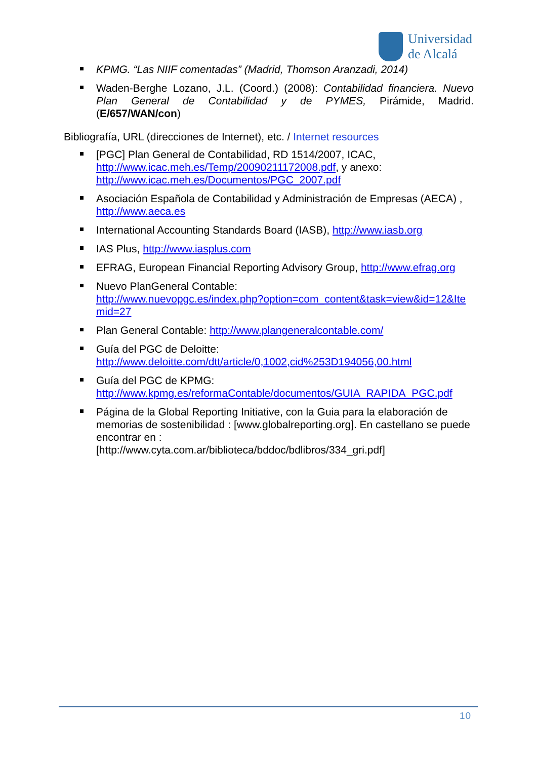Universidad
de Alcalá
KPMG. “Las NIIF comentadas” (Madrid, Thomson Aranzadi, 2014)
Waden-Berghe Lozano, J.L. (Coord.) (2008): Contabilidad financiera. Nuevo Plan General de Contabilidad y de PYMES, Pirámide, Madrid. (E/657/WAN/con)
Bibliografía, URL (direcciones de Internet), etc. / Internet resources
[PGC] Plan General de Contabilidad, RD 1514/2007, ICAC, http://www.icac.meh.es/Temp/20090211172008.pdf, y anexo: http://www.icac.meh.es/Documentos/PGC_2007.pdf
Asociación Española de Contabilidad y Administración de Empresas (AECA) , http://www.aeca.es
International Accounting Standards Board (IASB), http://www.iasb.org
IAS Plus, http://www.iasplus.com
EFRAG, European Financial Reporting Advisory Group, http://www.efrag.org
Nuevo PlanGeneral Contable:
http://www.nuevopgc.es/index.php?option=com_content&task=view&id=12&Itemid=27
Plan General Contable: http://www.plangeneralcontable.com/
Guía del PGC de Deloitte:
http://www.deloitte.com/dtt/article/0,1002,cid%253D194056,00.html
Guía del PGC de KPMG:
http://www.kpmg.es/reformaContable/documentos/GUIA_RAPIDA_PGC.pdf
Página de la Global Reporting Initiative, con la Guia para la elaboración de memorias de sostenibilidad : [www.globalreporting.org]. En castellano se puede encontrar en :
[http://www.cyta.com.ar/biblioteca/bddoc/bdlibros/334_gri.pdf]
10